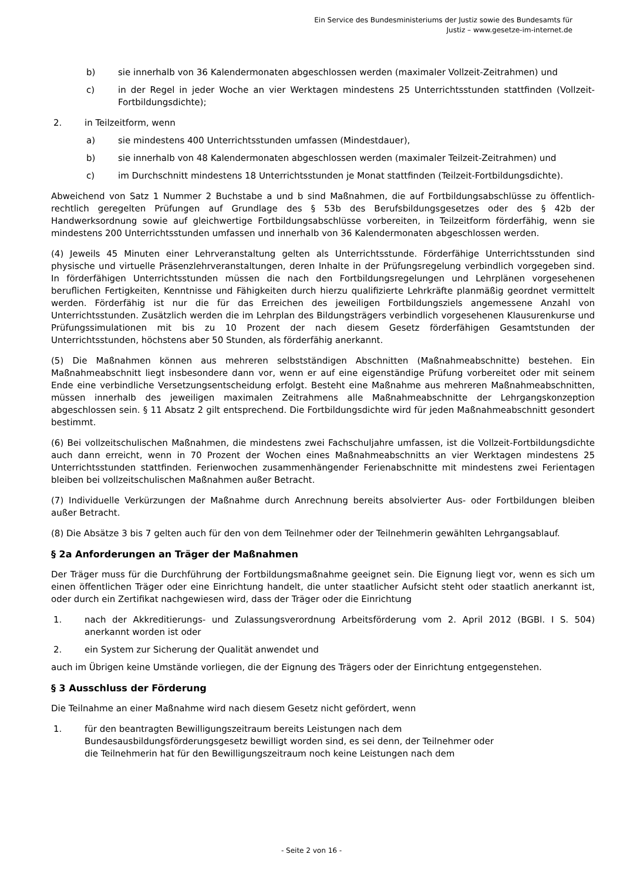Ein Service des Bundesministeriums der Justiz sowie des Bundesamts für
Justiz – www.gesetze-im-internet.de
b) sie innerhalb von 36 Kalendermonaten abgeschlossen werden (maximaler Vollzeit-Zeitrahmen) und
c) in der Regel in jeder Woche an vier Werktagen mindestens 25 Unterrichtsstunden stattfinden (Vollzeit-Fortbildungsdichte);
2. in Teilzeitform, wenn
a) sie mindestens 400 Unterrichtsstunden umfassen (Mindestdauer),
b) sie innerhalb von 48 Kalendermonaten abgeschlossen werden (maximaler Teilzeit-Zeitrahmen) und
c) im Durchschnitt mindestens 18 Unterrichtsstunden je Monat stattfinden (Teilzeit-Fortbildungsdichte).
Abweichend von Satz 1 Nummer 2 Buchstabe a und b sind Maßnahmen, die auf Fortbildungsabschlüsse zu öffentlich-rechtlich geregelten Prüfungen auf Grundlage des § 53b des Berufsbildungsgesetzes oder des § 42b der Handwerksordnung sowie auf gleichwertige Fortbildungsabschlüsse vorbereiten, in Teilzeitform förderfähig, wenn sie mindestens 200 Unterrichtsstunden umfassen und innerhalb von 36 Kalendermonaten abgeschlossen werden.
(4) Jeweils 45 Minuten einer Lehrveranstaltung gelten als Unterrichtsstunde. Förderfähige Unterrichtsstunden sind physische und virtuelle Präsenzlehrveranstaltungen, deren Inhalte in der Prüfungsregelung verbindlich vorgegeben sind. In förderfähigen Unterrichtsstunden müssen die nach den Fortbildungsregelungen und Lehrplänen vorgesehenen beruflichen Fertigkeiten, Kenntnisse und Fähigkeiten durch hierzu qualifizierte Lehrkräfte planmäßig geordnet vermittelt werden. Förderfähig ist nur die für das Erreichen des jeweiligen Fortbildungsziels angemessene Anzahl von Unterrichtsstunden. Zusätzlich werden die im Lehrplan des Bildungsträgers verbindlich vorgesehenen Klausurenkurse und Prüfungssimulationen mit bis zu 10 Prozent der nach diesem Gesetz förderfähigen Gesamtstunden der Unterrichtsstunden, höchstens aber 50 Stunden, als förderfähig anerkannt.
(5) Die Maßnahmen können aus mehreren selbstständigen Abschnitten (Maßnahmeabschnitte) bestehen. Ein Maßnahmeabschnitt liegt insbesondere dann vor, wenn er auf eine eigenständige Prüfung vorbereitet oder mit seinem Ende eine verbindliche Versetzungsentscheidung erfolgt. Besteht eine Maßnahme aus mehreren Maßnahmeabschnitten, müssen innerhalb des jeweiligen maximalen Zeitrahmens alle Maßnahmeabschnitte der Lehrgangskonzeption abgeschlossen sein. § 11 Absatz 2 gilt entsprechend. Die Fortbildungsdichte wird für jeden Maßnahmeabschnitt gesondert bestimmt.
(6) Bei vollzeitschulischen Maßnahmen, die mindestens zwei Fachschuljahre umfassen, ist die Vollzeit-Fortbildungsdichte auch dann erreicht, wenn in 70 Prozent der Wochen eines Maßnahmeabschnitts an vier Werktagen mindestens 25 Unterrichtsstunden stattfinden. Ferienwochen zusammenhängender Ferienabschnitte mit mindestens zwei Ferientagen bleiben bei vollzeitschulischen Maßnahmen außer Betracht.
(7) Individuelle Verkürzungen der Maßnahme durch Anrechnung bereits absolvierter Aus- oder Fortbildungen bleiben außer Betracht.
(8) Die Absätze 3 bis 7 gelten auch für den von dem Teilnehmer oder der Teilnehmerin gewählten Lehrgangsablauf.
§ 2a Anforderungen an Träger der Maßnahmen
Der Träger muss für die Durchführung der Fortbildungsmaßnahme geeignet sein. Die Eignung liegt vor, wenn es sich um einen öffentlichen Träger oder eine Einrichtung handelt, die unter staatlicher Aufsicht steht oder staatlich anerkannt ist, oder durch ein Zertifikat nachgewiesen wird, dass der Träger oder die Einrichtung
1. nach der Akkreditierungs- und Zulassungsverordnung Arbeitsförderung vom 2. April 2012 (BGBl. I S. 504) anerkannt worden ist oder
2. ein System zur Sicherung der Qualität anwendet und
auch im Übrigen keine Umstände vorliegen, die der Eignung des Trägers oder der Einrichtung entgegenstehen.
§ 3 Ausschluss der Förderung
Die Teilnahme an einer Maßnahme wird nach diesem Gesetz nicht gefördert, wenn
1. für den beantragten Bewilligungszeitraum bereits Leistungen nach dem Bundesausbildungsförderungsgesetz bewilligt worden sind, es sei denn, der Teilnehmer oder die Teilnehmerin hat für den Bewilligungszeitraum noch keine Leistungen nach dem
- Seite 2 von 16 -